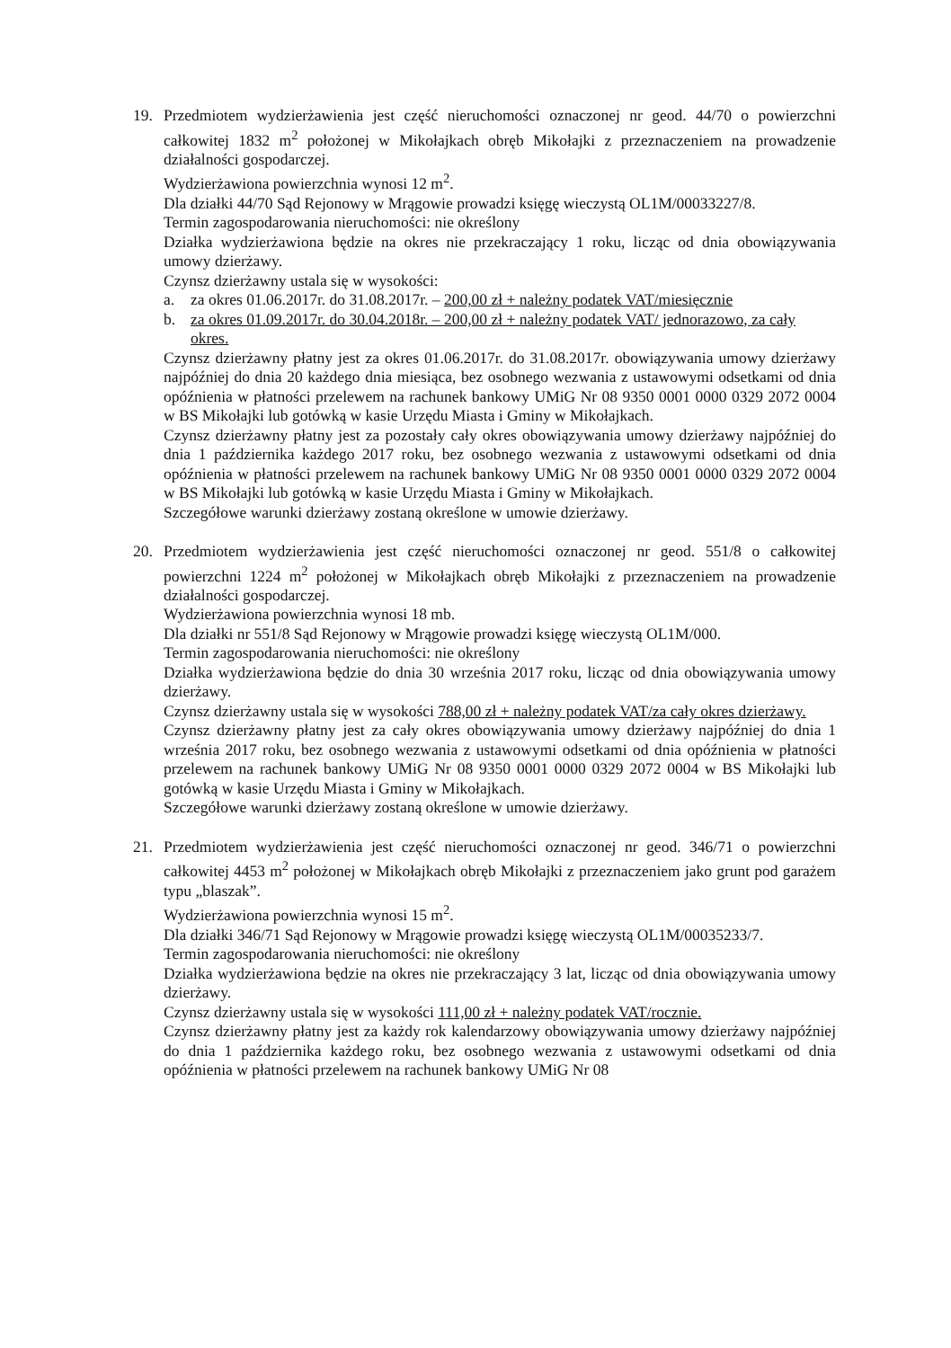19. Przedmiotem wydzierżawienia jest część nieruchomości oznaczonej nr geod. 44/70 o powierzchni całkowitej 1832 m<sup>2</sup> położonej w Mikołajkach obręb Mikołajki z przeznaczeniem na prowadzenie działalności gospodarczej.
Wydzierżawiona powierzchnia wynosi 12 m<sup>2</sup>.
Dla działki 44/70 Sąd Rejonowy w Mrągowie prowadzi księgę wieczystą OL1M/00033227/8.
Termin zagospodarowania nieruchomości: nie określony
Działka wydzierżawiona będzie na okres nie przekraczający 1 roku, licząc od dnia obowiązywania umowy dzierżawy.
Czynsz dzierżawny ustala się w wysokości:
a. za okres 01.06.2017r. do 31.08.2017r. – 200,00 zł + należny podatek VAT/miesięcznie
b. za okres 01.09.2017r. do 30.04.2018r. – 200,00 zł + należny podatek VAT/ jednorazowo, za cały okres.
Czynsz dzierżawny płatny jest za okres 01.06.2017r. do 31.08.2017r. obowiązywania umowy dzierżawy najpóźniej do dnia 20 każdego dnia miesiąca, bez osobnego wezwania z ustawowymi odsetkami od dnia opóźnienia w płatności przelewem na rachunek bankowy UMiG Nr 08 9350 0001 0000 0329 2072 0004 w BS Mikołajki lub gotówką w kasie Urzędu Miasta i Gminy w Mikołajkach.
Czynsz dzierżawny płatny jest za pozostały cały okres obowiązywania umowy dzierżawy najpóźniej do dnia 1 października każdego 2017 roku, bez osobnego wezwania z ustawowymi odsetkami od dnia opóźnienia w płatności przelewem na rachunek bankowy UMiG Nr 08 9350 0001 0000 0329 2072 0004 w BS Mikołajki lub gotówką w kasie Urzędu Miasta i Gminy w Mikołajkach.
Szczegółowe warunki dzierżawy zostaną określone w umowie dzierżawy.
20. Przedmiotem wydzierżawienia jest część nieruchomości oznaczonej nr geod. 551/8 o całkowitej powierzchni 1224 m<sup>2</sup> położonej w Mikołajkach obręb Mikołajki z przeznaczeniem na prowadzenie działalności gospodarczej.
Wydzierżawiona powierzchnia wynosi 18 mb.
Dla działki nr 551/8 Sąd Rejonowy w Mrągowie prowadzi księgę wieczystą OL1M/000.
Termin zagospodarowania nieruchomości: nie określony
Działka wydzierżawiona będzie do dnia 30 września 2017 roku, licząc od dnia obowiązywania umowy dzierżawy.
Czynsz dzierżawny ustala się w wysokości 788,00 zł + należny podatek VAT/za cały okres dzierżawy.
Czynsz dzierżawny płatny jest za cały okres obowiązywania umowy dzierżawy najpóźniej do dnia 1 września 2017 roku, bez osobnego wezwania z ustawowymi odsetkami od dnia opóźnienia w płatności przelewem na rachunek bankowy UMiG Nr 08 9350 0001 0000 0329 2072 0004 w BS Mikołajki lub gotówką w kasie Urzędu Miasta i Gminy w Mikołajkach.
Szczegółowe warunki dzierżawy zostaną określone w umowie dzierżawy.
21. Przedmiotem wydzierżawienia jest część nieruchomości oznaczonej nr geod. 346/71 o powierzchni całkowitej 4453 m<sup>2</sup> położonej w Mikołajkach obręb Mikołajki z przeznaczeniem jako grunt pod garażem typu „blaszak”.
Wydzierżawiona powierzchnia wynosi 15 m<sup>2</sup>.
Dla działki 346/71 Sąd Rejonowy w Mrągowie prowadzi księgę wieczystą OL1M/00035233/7.
Termin zagospodarowania nieruchomości: nie określony
Działka wydzierżawiona będzie na okres nie przekraczający 3 lat, licząc od dnia obowiązywania umowy dzierżawy.
Czynsz dzierżawny ustala się w wysokości 111,00 zł + należny podatek VAT/rocznie.
Czynsz dzierżawny płatny jest za każdy rok kalendarzowy obowiązywania umowy dzierżawy najpóźniej do dnia 1 października każdego roku, bez osobnego wezwania z ustawowymi odsetkami od dnia opóźnienia w płatności przelewem na rachunek bankowy UMiG Nr 08